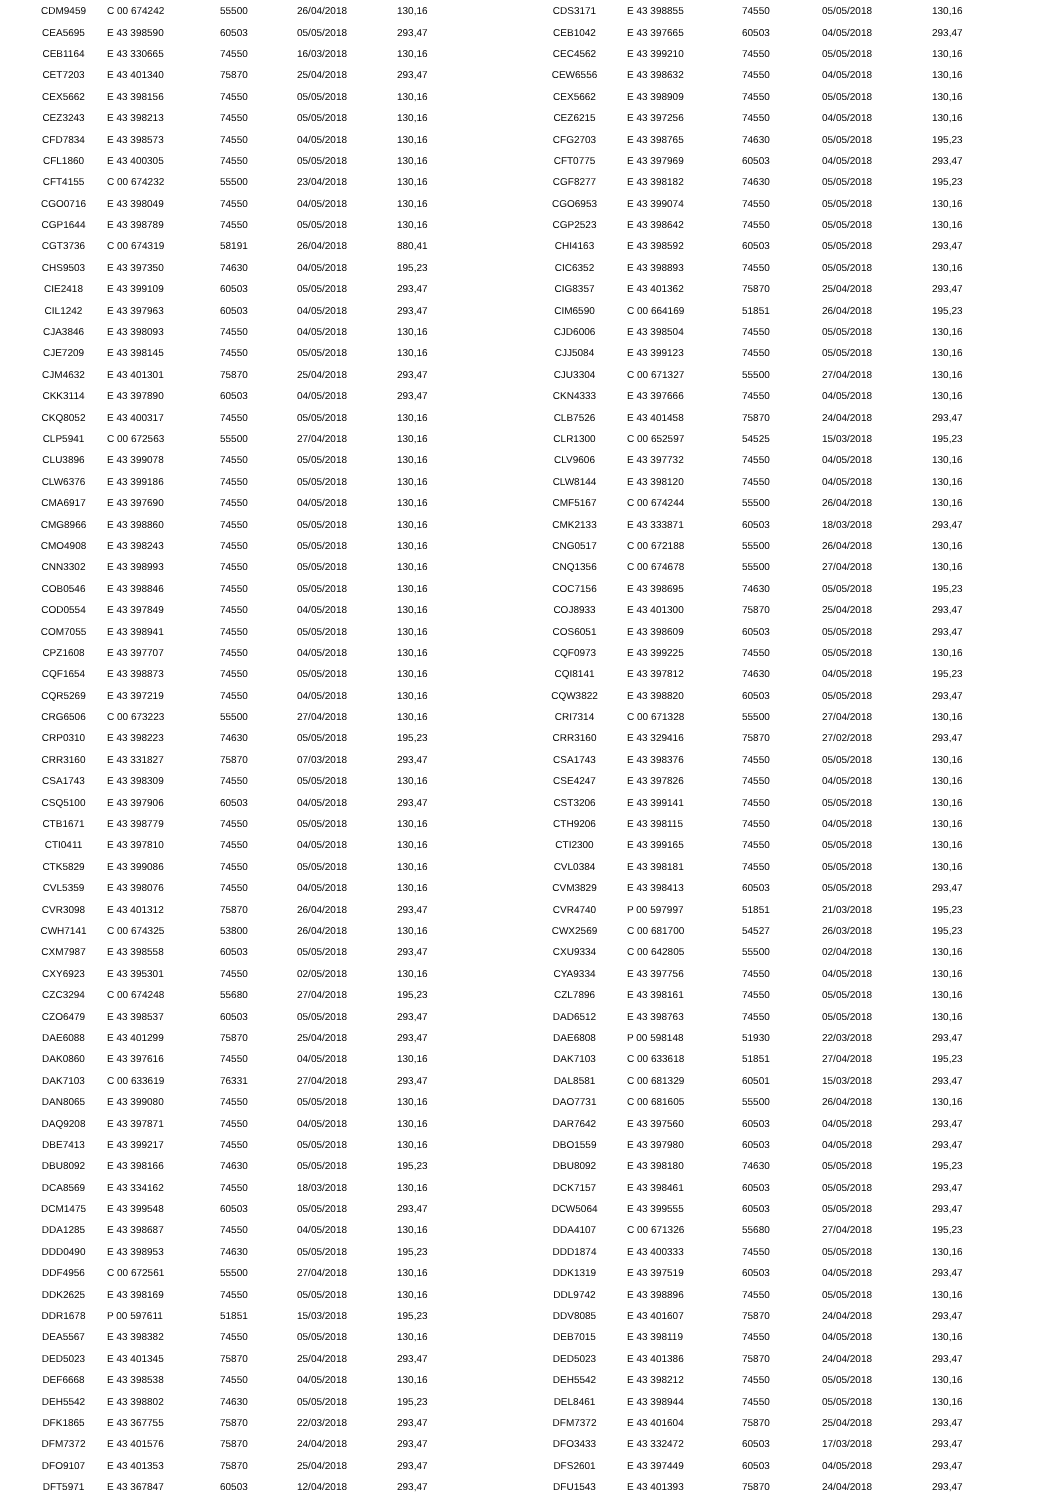| CDM9459 | C 00 674242 | 55500 | 26/04/2018 | 130,16 | CDS3171 | E 43 398855 | 74550 | 05/05/2018 | 130,16 |
| CEA5695 | E 43 398590 | 60503 | 05/05/2018 | 293,47 | CEB1042 | E 43 397665 | 60503 | 04/05/2018 | 293,47 |
| CEB1164 | E 43 330665 | 74550 | 16/03/2018 | 130,16 | CEC4562 | E 43 399210 | 74550 | 05/05/2018 | 130,16 |
| CET7203 | E 43 401340 | 75870 | 25/04/2018 | 293,47 | CEW6556 | E 43 398632 | 74550 | 04/05/2018 | 130,16 |
| CEX5662 | E 43 398156 | 74550 | 05/05/2018 | 130,16 | CEX5662 | E 43 398909 | 74550 | 05/05/2018 | 130,16 |
| CEZ3243 | E 43 398213 | 74550 | 05/05/2018 | 130,16 | CEZ6215 | E 43 397256 | 74550 | 04/05/2018 | 130,16 |
| CFD7834 | E 43 398573 | 74550 | 04/05/2018 | 130,16 | CFG2703 | E 43 398765 | 74630 | 05/05/2018 | 195,23 |
| CFL1860 | E 43 400305 | 74550 | 05/05/2018 | 130,16 | CFT0775 | E 43 397969 | 60503 | 04/05/2018 | 293,47 |
| CFT4155 | C 00 674232 | 55500 | 23/04/2018 | 130,16 | CGF8277 | E 43 398182 | 74630 | 05/05/2018 | 195,23 |
| CGO0716 | E 43 398049 | 74550 | 04/05/2018 | 130,16 | CGO6953 | E 43 399074 | 74550 | 05/05/2018 | 130,16 |
| CGP1644 | E 43 398789 | 74550 | 05/05/2018 | 130,16 | CGP2523 | E 43 398642 | 74550 | 05/05/2018 | 130,16 |
| CGT3736 | C 00 674319 | 58191 | 26/04/2018 | 880,41 | CHI4163 | E 43 398592 | 60503 | 05/05/2018 | 293,47 |
| CHS9503 | E 43 397350 | 74630 | 04/05/2018 | 195,23 | CIC6352 | E 43 398893 | 74550 | 05/05/2018 | 130,16 |
| CIE2418 | E 43 399109 | 60503 | 05/05/2018 | 293,47 | CIG8357 | E 43 401362 | 75870 | 25/04/2018 | 293,47 |
| CIL1242 | E 43 397963 | 60503 | 04/05/2018 | 293,47 | CIM6590 | C 00 664169 | 51851 | 26/04/2018 | 195,23 |
| CJA3846 | E 43 398093 | 74550 | 04/05/2018 | 130,16 | CJD6006 | E 43 398504 | 74550 | 05/05/2018 | 130,16 |
| CJE7209 | E 43 398145 | 74550 | 05/05/2018 | 130,16 | CJJ5084 | E 43 399123 | 74550 | 05/05/2018 | 130,16 |
| CJM4632 | E 43 401301 | 75870 | 25/04/2018 | 293,47 | CJU3304 | C 00 671327 | 55500 | 27/04/2018 | 130,16 |
| CKK3114 | E 43 397890 | 60503 | 04/05/2018 | 293,47 | CKN4333 | E 43 397666 | 74550 | 04/05/2018 | 130,16 |
| CKQ8052 | E 43 400317 | 74550 | 05/05/2018 | 130,16 | CLB7526 | E 43 401458 | 75870 | 24/04/2018 | 293,47 |
| CLP5941 | C 00 672563 | 55500 | 27/04/2018 | 130,16 | CLR1300 | C 00 652597 | 54525 | 15/03/2018 | 195,23 |
| CLU3896 | E 43 399078 | 74550 | 05/05/2018 | 130,16 | CLV9606 | E 43 397732 | 74550 | 04/05/2018 | 130,16 |
| CLW6376 | E 43 399186 | 74550 | 05/05/2018 | 130,16 | CLW8144 | E 43 398120 | 74550 | 04/05/2018 | 130,16 |
| CMA6917 | E 43 397690 | 74550 | 04/05/2018 | 130,16 | CMF5167 | C 00 674244 | 55500 | 26/04/2018 | 130,16 |
| CMG8966 | E 43 398860 | 74550 | 05/05/2018 | 130,16 | CMK2133 | E 43 333871 | 60503 | 18/03/2018 | 293,47 |
| CMO4908 | E 43 398243 | 74550 | 05/05/2018 | 130,16 | CNG0517 | C 00 672188 | 55500 | 26/04/2018 | 130,16 |
| CNN3302 | E 43 398993 | 74550 | 05/05/2018 | 130,16 | CNQ1356 | C 00 674678 | 55500 | 27/04/2018 | 130,16 |
| COB0546 | E 43 398846 | 74550 | 05/05/2018 | 130,16 | COC7156 | E 43 398695 | 74630 | 05/05/2018 | 195,23 |
| COD0554 | E 43 397849 | 74550 | 04/05/2018 | 130,16 | COJ8933 | E 43 401300 | 75870 | 25/04/2018 | 293,47 |
| COM7055 | E 43 398941 | 74550 | 05/05/2018 | 130,16 | COS6051 | E 43 398609 | 60503 | 05/05/2018 | 293,47 |
| CPZ1608 | E 43 397707 | 74550 | 04/05/2018 | 130,16 | CQF0973 | E 43 399225 | 74550 | 05/05/2018 | 130,16 |
| CQF1654 | E 43 398873 | 74550 | 05/05/2018 | 130,16 | CQI8141 | E 43 397812 | 74630 | 04/05/2018 | 195,23 |
| CQR5269 | E 43 397219 | 74550 | 04/05/2018 | 130,16 | CQW3822 | E 43 398820 | 60503 | 05/05/2018 | 293,47 |
| CRG6506 | C 00 673223 | 55500 | 27/04/2018 | 130,16 | CRI7314 | C 00 671328 | 55500 | 27/04/2018 | 130,16 |
| CRP0310 | E 43 398223 | 74630 | 05/05/2018 | 195,23 | CRR3160 | E 43 329416 | 75870 | 27/02/2018 | 293,47 |
| CRR3160 | E 43 331827 | 75870 | 07/03/2018 | 293,47 | CSA1743 | E 43 398376 | 74550 | 05/05/2018 | 130,16 |
| CSA1743 | E 43 398309 | 74550 | 05/05/2018 | 130,16 | CSE4247 | E 43 397826 | 74550 | 04/05/2018 | 130,16 |
| CSQ5100 | E 43 397906 | 60503 | 04/05/2018 | 293,47 | CST3206 | E 43 399141 | 74550 | 05/05/2018 | 130,16 |
| CTB1671 | E 43 398779 | 74550 | 05/05/2018 | 130,16 | CTH9206 | E 43 398115 | 74550 | 04/05/2018 | 130,16 |
| CTI0411 | E 43 397810 | 74550 | 04/05/2018 | 130,16 | CTI2300 | E 43 399165 | 74550 | 05/05/2018 | 130,16 |
| CTK5829 | E 43 399086 | 74550 | 05/05/2018 | 130,16 | CVL0384 | E 43 398181 | 74550 | 05/05/2018 | 130,16 |
| CVL5359 | E 43 398076 | 74550 | 04/05/2018 | 130,16 | CVM3829 | E 43 398413 | 60503 | 05/05/2018 | 293,47 |
| CVR3098 | E 43 401312 | 75870 | 26/04/2018 | 293,47 | CVR4740 | P 00 597997 | 51851 | 21/03/2018 | 195,23 |
| CWH7141 | C 00 674325 | 53800 | 26/04/2018 | 130,16 | CWX2569 | C 00 681700 | 54527 | 26/03/2018 | 195,23 |
| CXM7987 | E 43 398558 | 60503 | 05/05/2018 | 293,47 | CXU9334 | C 00 642805 | 55500 | 02/04/2018 | 130,16 |
| CXY6923 | E 43 395301 | 74550 | 02/05/2018 | 130,16 | CYA9334 | E 43 397756 | 74550 | 04/05/2018 | 130,16 |
| CZC3294 | C 00 674248 | 55680 | 27/04/2018 | 195,23 | CZL7896 | E 43 398161 | 74550 | 05/05/2018 | 130,16 |
| CZO6479 | E 43 398537 | 60503 | 05/05/2018 | 293,47 | DAD6512 | E 43 398763 | 74550 | 05/05/2018 | 130,16 |
| DAE6088 | E 43 401299 | 75870 | 25/04/2018 | 293,47 | DAE6808 | P 00 598148 | 51930 | 22/03/2018 | 293,47 |
| DAK0860 | E 43 397616 | 74550 | 04/05/2018 | 130,16 | DAK7103 | C 00 633618 | 51851 | 27/04/2018 | 195,23 |
| DAK7103 | C 00 633619 | 76331 | 27/04/2018 | 293,47 | DAL8581 | C 00 681329 | 60501 | 15/03/2018 | 293,47 |
| DAN8065 | E 43 399080 | 74550 | 05/05/2018 | 130,16 | DAO7731 | C 00 681605 | 55500 | 26/04/2018 | 130,16 |
| DAQ9208 | E 43 397871 | 74550 | 04/05/2018 | 130,16 | DAR7642 | E 43 397560 | 60503 | 04/05/2018 | 293,47 |
| DBE7413 | E 43 399217 | 74550 | 05/05/2018 | 130,16 | DBO1559 | E 43 397980 | 60503 | 04/05/2018 | 293,47 |
| DBU8092 | E 43 398166 | 74630 | 05/05/2018 | 195,23 | DBU8092 | E 43 398180 | 74630 | 05/05/2018 | 195,23 |
| DCA8569 | E 43 334162 | 74550 | 18/03/2018 | 130,16 | DCK7157 | E 43 398461 | 60503 | 05/05/2018 | 293,47 |
| DCM1475 | E 43 399548 | 60503 | 05/05/2018 | 293,47 | DCW5064 | E 43 399555 | 60503 | 05/05/2018 | 293,47 |
| DDA1285 | E 43 398687 | 74550 | 04/05/2018 | 130,16 | DDA4107 | C 00 671326 | 55680 | 27/04/2018 | 195,23 |
| DDD0490 | E 43 398953 | 74630 | 05/05/2018 | 195,23 | DDD1874 | E 43 400333 | 74550 | 05/05/2018 | 130,16 |
| DDF4956 | C 00 672561 | 55500 | 27/04/2018 | 130,16 | DDK1319 | E 43 397519 | 60503 | 04/05/2018 | 293,47 |
| DDK2625 | E 43 398169 | 74550 | 05/05/2018 | 130,16 | DDL9742 | E 43 398896 | 74550 | 05/05/2018 | 130,16 |
| DDR1678 | P 00 597611 | 51851 | 15/03/2018 | 195,23 | DDV8085 | E 43 401607 | 75870 | 24/04/2018 | 293,47 |
| DEA5567 | E 43 398382 | 74550 | 05/05/2018 | 130,16 | DEB7015 | E 43 398119 | 74550 | 04/05/2018 | 130,16 |
| DED5023 | E 43 401345 | 75870 | 25/04/2018 | 293,47 | DED5023 | E 43 401386 | 75870 | 24/04/2018 | 293,47 |
| DEF6668 | E 43 398538 | 74550 | 04/05/2018 | 130,16 | DEH5542 | E 43 398212 | 74550 | 05/05/2018 | 130,16 |
| DEH5542 | E 43 398802 | 74630 | 05/05/2018 | 195,23 | DEL8461 | E 43 398944 | 74550 | 05/05/2018 | 130,16 |
| DFK1865 | E 43 367755 | 75870 | 22/03/2018 | 293,47 | DFM7372 | E 43 401604 | 75870 | 25/04/2018 | 293,47 |
| DFM7372 | E 43 401576 | 75870 | 24/04/2018 | 293,47 | DFO3433 | E 43 332472 | 60503 | 17/03/2018 | 293,47 |
| DFO9107 | E 43 401353 | 75870 | 25/04/2018 | 293,47 | DFS2601 | E 43 397449 | 60503 | 04/05/2018 | 293,47 |
| DFT5971 | E 43 367847 | 60503 | 12/04/2018 | 293,47 | DFU1543 | E 43 401393 | 75870 | 24/04/2018 | 293,47 |